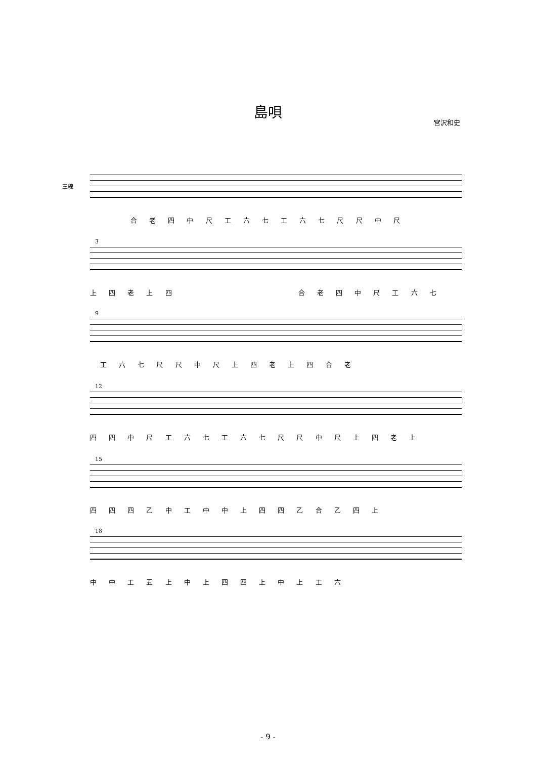島唄
宮沢和史
三線
合 老 四 中 尺 工 六 七 工 六 七 尺 尺 中 尺
3
上 四 老 上 四 合 老 四 中 尺 工 六 七
9
工 六 七 尺 尺 中 尺 上 四 老 上 四 合 老
12
四 四 中 尺 工 六 七 工 六 七 尺 尺 中 尺 上 四 老 上
15
四 四 四 乙 中 工 中 中 上 四 四 乙 合 乙 四 上
18
中 中 工 五 上 中 上 四 四 上 中 上 工 六
- 9 -